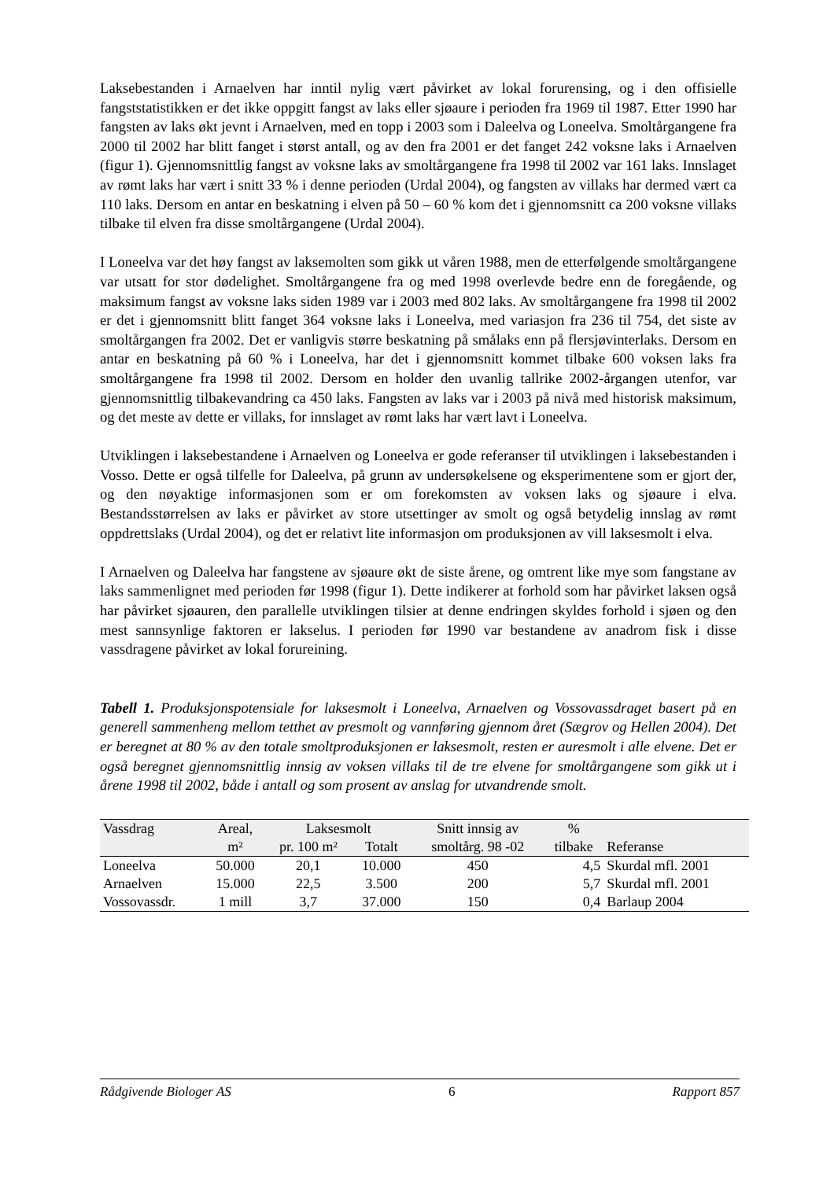Laksebestanden i Arnaelven har inntil nylig vært påvirket av lokal forurensing, og i den offisielle fangststatistikken er det ikke oppgitt fangst av laks eller sjøaure i perioden fra 1969 til 1987. Etter 1990 har fangsten av laks økt jevnt i Arnaelven, med en topp i 2003 som i Daleelva og Loneelva. Smoltårgangene fra 2000 til 2002 har blitt fanget i størst antall, og av den fra 2001 er det fanget 242 voksne laks i Arnaelven (figur 1). Gjennomsnittlig fangst av voksne laks av smoltårgangene fra 1998 til 2002 var 161 laks. Innslaget av rømt laks har vært i snitt 33 % i denne perioden (Urdal 2004), og fangsten av villaks har dermed vært ca 110 laks. Dersom en antar en beskatning i elven på 50 – 60 % kom det i gjennomsnitt ca 200 voksne villaks tilbake til elven fra disse smoltårgangene (Urdal 2004).
I Loneelva var det høy fangst av laksemolten som gikk ut våren 1988, men de etterfølgende smoltårgangene var utsatt for stor dødelighet. Smoltårgangene fra og med 1998 overlevde bedre enn de foregående, og maksimum fangst av voksne laks siden 1989 var i 2003 med 802 laks. Av smoltårgangene fra 1998 til 2002 er det i gjennomsnitt blitt fanget 364 voksne laks i Loneelva, med variasjon fra 236 til 754, det siste av smoltårgangen fra 2002. Det er vanligvis større beskatning på smålaks enn på flersjøvinterlaks. Dersom en antar en beskatning på 60 % i Loneelva, har det i gjennomsnitt kommet tilbake 600 voksen laks fra smoltårgangene fra 1998 til 2002. Dersom en holder den uvanlig tallrike 2002-årgangen utenfor, var gjennomsnittlig tilbakevandring ca 450 laks. Fangsten av laks var i 2003 på nivå med historisk maksimum, og det meste av dette er villaks, for innslaget av rømt laks har vært lavt i Loneelva.
Utviklingen i laksebestandene i Arnaelven og Loneelva er gode referanser til utviklingen i laksebestanden i Vosso. Dette er også tilfelle for Daleelva, på grunn av undersøkelsene og eksperimentene som er gjort der, og den nøyaktige informasjonen som er om forekomsten av voksen laks og sjøaure i elva. Bestandsstørrelsen av laks er påvirket av store utsettinger av smolt og også betydelig innslag av rømt oppdrettslaks (Urdal 2004), og det er relativt lite informasjon om produksjonen av vill laksesmolt i elva.
I Arnaelven og Daleelva har fangstene av sjøaure økt de siste årene, og omtrent like mye som fangstane av laks sammenlignet med perioden før 1998 (figur 1). Dette indikerer at forhold som har påvirket laksen også har påvirket sjøauren, den parallelle utviklingen tilsier at denne endringen skyldes forhold i sjøen og den mest sannsynlige faktoren er lakselus. I perioden før 1990 var bestandene av anadrom fisk i disse vassdragene påvirket av lokal forureining.
Tabell 1. Produksjonspotensiale for laksesmolt i Loneelva, Arnaelven og Vossovassdraget basert på en generell sammenheng mellom tetthet av presmolt og vannføring gjennom året (Sægrov og Hellen 2004). Det er beregnet at 80 % av den totale smoltproduksjonen er laksesmolt, resten er auresmolt i alle elvene. Det er også beregnet gjennomsnittlig innsig av voksen villaks til de tre elvene for smoltårgangene som gikk ut i årene 1998 til 2002, både i antall og som prosent av anslag for utvandrende smolt.
| Vassdrag | Areal, | Laksesmolt | | Snitt innsig av | % | |
| --- | --- | --- | --- | --- | --- | --- |
| | m² | pr. 100 m² | Totalt | smoltårg. 98 -02 | tilbake | Referanse |
| Loneelva | 50.000 | 20,1 | 10.000 | 450 | 4,5 | Skurdal mfl. 2001 |
| Arnaelven | 15.000 | 22,5 | 3.500 | 200 | 5,7 | Skurdal mfl. 2001 |
| Vossovassdr. | 1 mill | 3,7 | 37.000 | 150 | 0,4 | Barlaup 2004 |
Rådgivende Biologer AS 6 Rapport 857